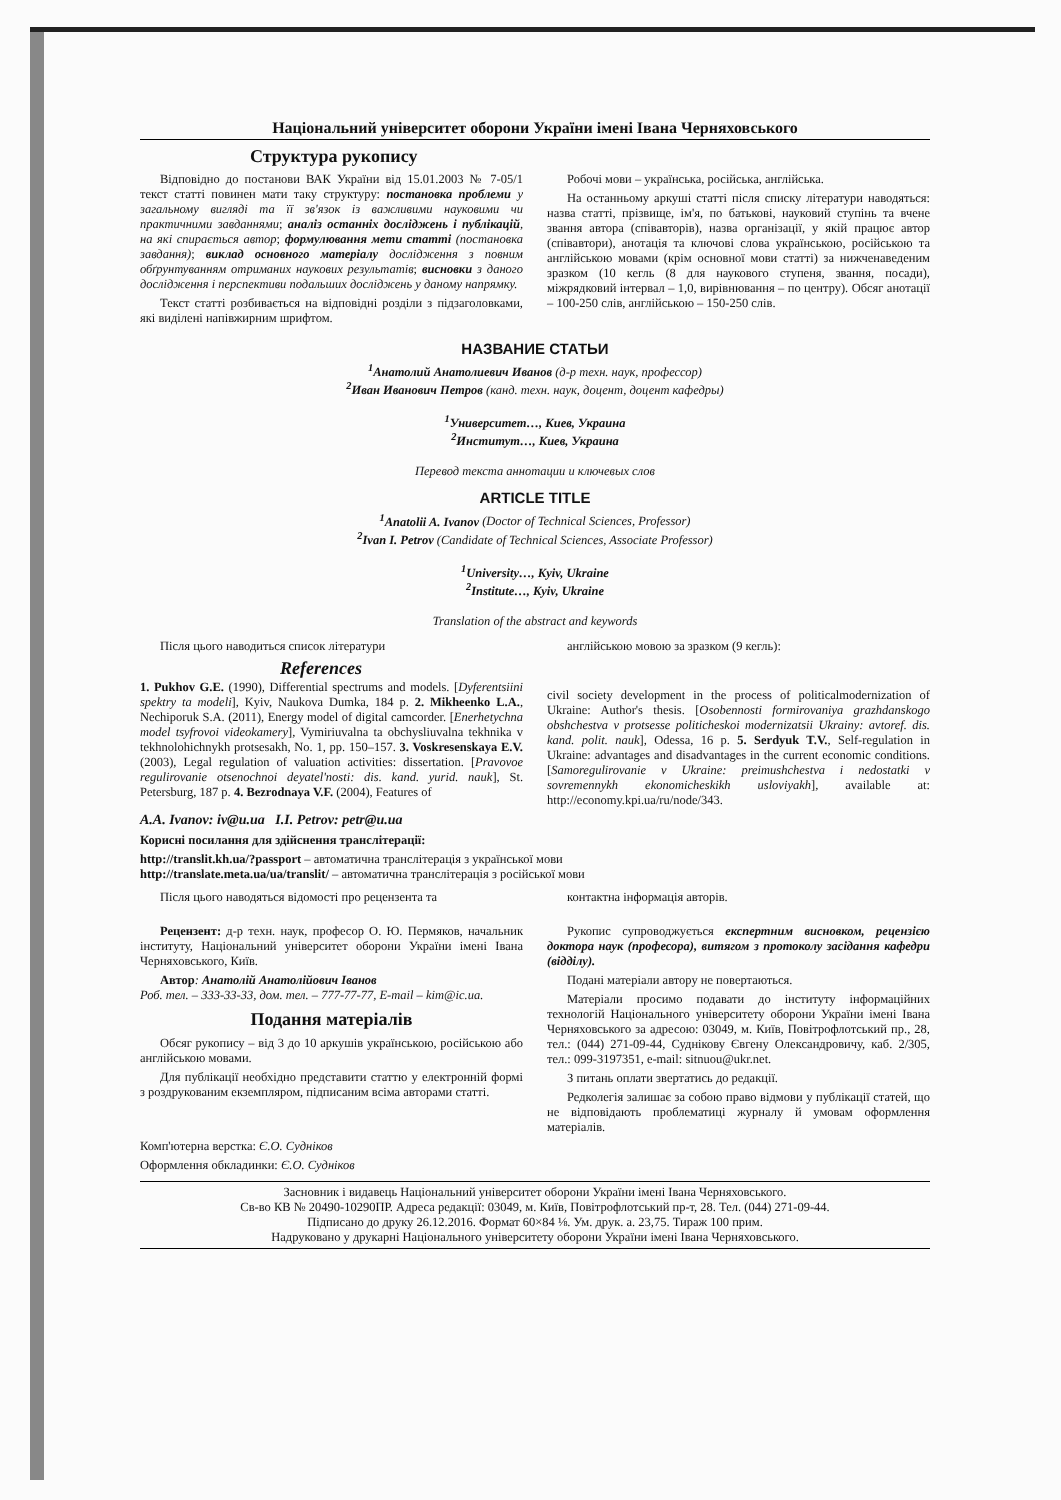Національний університет оборони України імені Івана Черняховського
Структура рукопису
Відповідно до постанови ВАК України від 15.01.2003 № 7-05/1 текст статті повинен мати таку структуру: постановка проблеми у загальному вигляді та її зв'язок із важливими науковими чи практичними завданнями; аналіз останніх досліджень і публікацій, на які спирається автор; формулювання мети статті (постановка завдання); виклад основного матеріалу дослідження з повним обґрунтуванням отриманих наукових результатів; висновки з даного дослідження і перспективи подальших досліджень у даному напрямку.
Текст статті розбивається на відповідні розділи з підзаголовками, які виділені напівжирним шрифтом.
Робочі мови – українська, російська, англійська.
На останньому аркуші статті після списку літератури наводяться: назва статті, прізвище, ім'я, по батькові, науковий ступінь та вчене звання автора (співавторів), назва організації, у якій працює автор (співавтори), анотація та ключові слова українською, російською та англійською мовами (крім основної мови статті) за нижченаведеним зразком (10 кегль (8 для наукового ступеня, звання, посади), міжрядковий інтервал – 1,0, вирівнювання – по центру). Обсяг анотації – 100-250 слів, англійською – 150-250 слів.
НАЗВАНИЕ СТАТЬИ
<sup>1</sup> Анатолий Анатолиевич Иванов (д-р техн. наук, профессор)
<sup>2</sup> Иван Иванович Петров (канд. техн. наук, доцент, доцент кафедры)
<sup>1</sup> Университет…, Киев, Украина
<sup>2</sup> Институт…, Киев, Украина
Перевод текста аннотации и ключевых слов
ARTICLE TITLE
<sup>1</sup> Anatolii A. Ivanov (Doctor of Technical Sciences, Professor)
<sup>2</sup> Ivan I. Petrov (Candidate of Technical Sciences, Associate Professor)
<sup>1</sup> University…, Kyiv, Ukraine
<sup>2</sup> Institute…, Kyiv, Ukraine
Translation of the abstract and keywords
Після цього наводиться список літератури
References
1. Pukhov G.E. (1990), Differential spectrums and models. [Dyferentsiini spektry ta modeli], Kyiv, Naukova Dumka, 184 p. 2. Mikheenko L.A., Nechiporuk S.A. (2011), Energy model of digital camcorder. [Enerhetychna model tsyfrovoi videokamery], Vymiriuvalna ta obchysliuvalna tekhnika v tekhnolohichnykh protsesakh, No. 1, pp. 150–157. 3. Voskresenskaya E.V. (2003), Legal regulation of valuation activities: dissertation. [Pravovoe regulirovanie otsenochnoi deyatel'nosti: dis. kand. yurid. nauk], St. Petersburg, 187 p. 4. Bezrodnaya V.F. (2004), Features of
англійською мовою за зразком (9 кегль):
civil society development in the process of politicalmodernization of Ukraine: Author's thesis. [Osobennosti formirovaniya grazhdanskogo obshchestva v protsesse politicheskoi modernizatsii Ukrainy: avtoref. dis. kand. polit. nauk], Odessa, 16 p. 5. Serdyuk T.V., Self-regulation in Ukraine: advantages and disadvantages in the current economic conditions. [Samoregulirovanie v Ukraine: preimushchestva i nedostatki v sovremennykh ekonomicheskikh usloviyakh], available at: http://economy.kpi.ua/ru/node/343.
A.A. Ivanov: iv@u.ua I.I. Petrov: petr@u.ua
Корисні посилання для здійснення транслітерації:
http://translit.kh.ua/?passport – автоматична транслітерація з української мови
http://translate.meta.ua/ua/translit/ – автоматична транслітерація з російської мови
Після цього наводяться відомості про рецензента та
Рецензент: д-р техн. наук, професор О. Ю. Пермяков, начальник інституту, Національний університет оборони України імені Івана Черняховського, Київ.
Автор: Анатолій Анатолійович Іванов
Роб. тел. – 333-33-33, дом. тел. – 777-77-77, E-mail – kim@ic.ua.
Подання матеріалів
Обсяг рукопису – від 3 до 10 аркушів українською, російською або англійською мовами.
Для публікації необхідно представити статтю у електронній формі з роздрукованим екземпляром, підписаним всіма авторами статті.
контактна інформація авторів.
Рукопис супроводжується експертним висновком, рецензією доктора наук (професора), витягом з протоколу засідання кафедри (відділу).
Подані матеріали автору не повертаються.
Матеріали просимо подавати до інституту інформаційних технологій Національного університету оборони України імені Івана Черняховського за адресою: 03049, м. Київ, Повітрофлотський пр., 28, тел.: (044) 271-09-44, Суднікову Євгену Олександровичу, каб. 2/305, тел.: 099-3197351, e-mail: sitnuou@ukr.net.
З питань оплати звертатись до редакції.
Редколегія залишає за собою право відмови у публікації статей, що не відповідають проблематиці журналу й умовам оформлення матеріалів.
Комп'ютерна верстка: Є.О. Судніков
Оформлення обкладинки: Є.О. Судніков
Засновник і видавець Національний університет оборони України імені Івана Черняховського.
Св-во КВ № 20490-10290ПР. Адреса редакції: 03049, м. Київ, Повітрофлотський пр-т, 28. Тел. (044) 271-09-44.
Підписано до друку 26.12.2016. Формат 60×84 ⅛. Ум. друк. а. 23,75. Тираж 100 прим.
Надруковано у друкарні Національного університету оборони України імені Івана Черняховського.